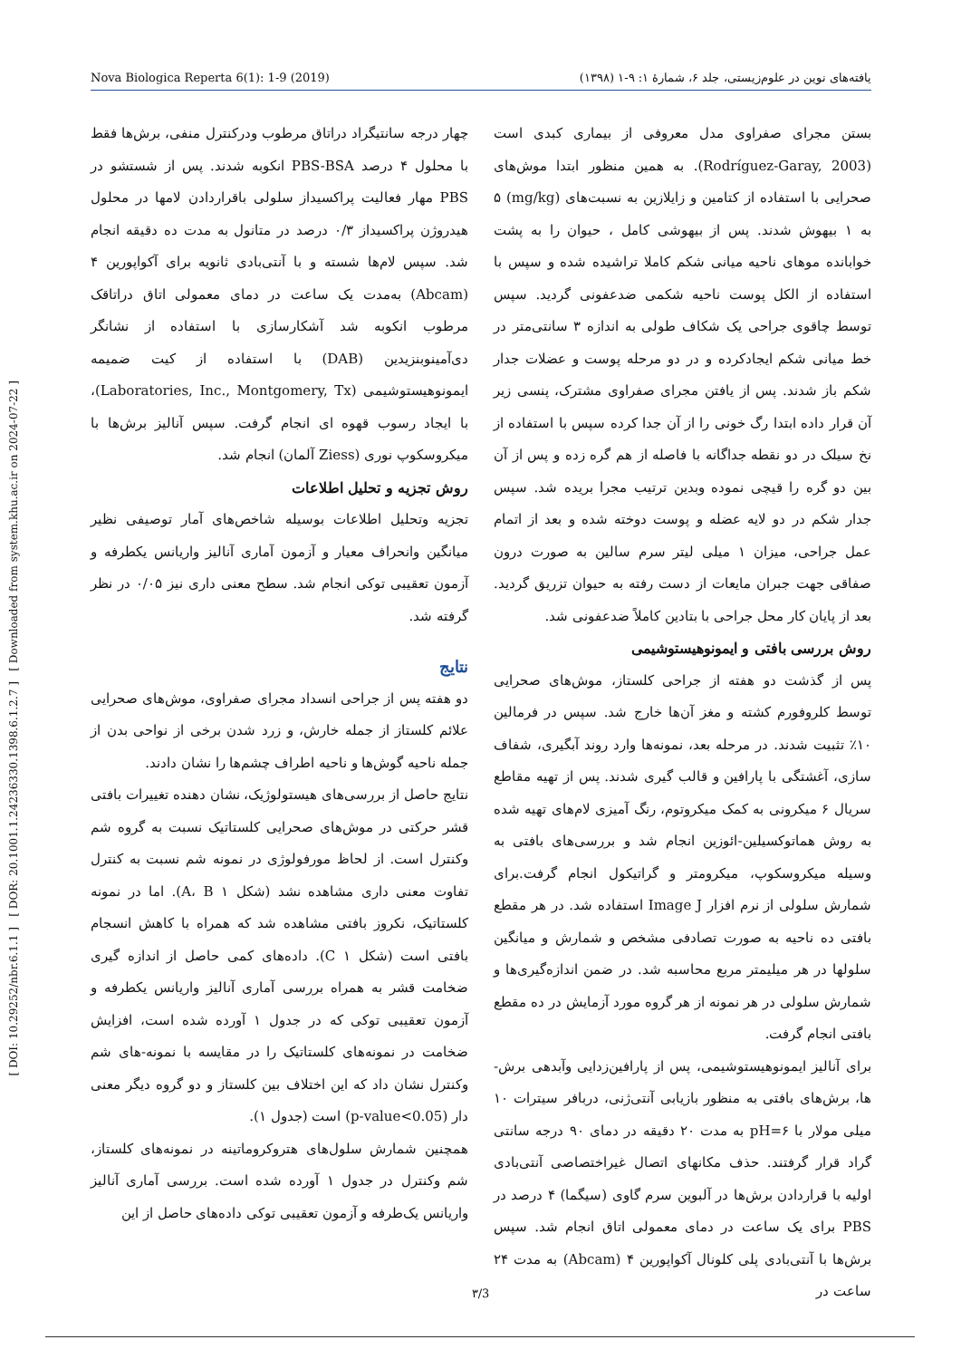[ DOI: 10.29252/nbr.6.1.1 ] [ DOR: 20.1001.1.24236330.1398.6.1.2.7 ] [ Downloaded from system.khu.ac.ir on 2024-07-22 ]
Nova Biologica Reperta 6(1): 1-9 (2019) یافته‌های نوین در علوم‌زیستی، جلد ۶، شمارهٔ ۱: ۹-۱ (۱۳۹۸)
بستن مجرای صفراوی مدل معروفی از بیماری کبدی است (Rodríguez-Garay, 2003). به همین منظور ابتدا موش‌های صحرایی با استفاده از کتامین و زایلازین به نسبت‌های (mg/kg) ۵ به ۱ بیهوش شدند. پس از بیهوشی کامل ، حیوان را به پشت خوابانده موهای ناحیه میانی شکم کاملا تراشیده شده و سپس با استفاده از الکل پوست ناحیه شکمی ضدعفونی گردید. سپس توسط چاقوی جراحی یک شکاف طولی به اندازه ۳ سانتی‌متر در خط میانی شکم ایجادکرده و در دو مرحله پوست و عضلات جدار شکم باز شدند. پس از یافتن مجرای صفراوی مشترک، پنسی زیر آن قرار داده ابتدا رگ خونی را از آن جدا کرده سپس با استفاده از نخ سیلک در دو نقطه جداگانه با فاصله از هم گره زده و پس از آن بین دو گره را قیچی نموده وبدین ترتیب مجرا بریده شد. سپس جدار شکم در دو لایه عضله و پوست دوخته شده و بعد از اتمام عمل جراحی، میزان ۱ میلی لیتر سرم سالین به صورت درون صفاقی جهت جبران مایعات از دست رفته به حیوان تزریق گردید. بعد از پایان کار محل جراحی با بتادین کاملاً ضدعفونی شد.
روش بررسی بافتی و ایمونوهیستوشیمی
پس از گذشت دو هفته از جراحی کلستاز، موش‌های صحرایی توسط کلروفورم کشته و مغز آن‌ها خارج شد. سپس در فرمالین ۱۰٪ تثبیت شدند. در مرحله بعد، نمونه‌ها وارد روند آبگیری، شفاف سازی، آغشتگی با پارافین و قالب گیری شدند. پس از تهیه مقاطع سریال ۶ میکرونی به کمک میکروتوم، رنگ آمیزی لام‌های تهیه شده به روش هماتوکسیلین-ائوزین انجام شد و بررسی‌های بافتی به وسیله میکروسکوپ، میکرومتر و گراتیکول انجام گرفت.برای شمارش سلولی از نرم افزار Image J استفاده شد. در هر مقطع بافتی ده ناحیه به صورت تصادفی مشخص و شمارش و میانگین سلولها در هر میلیمتر مربع محاسبه شد. در ضمن اندازه‌گیری‌ها و شمارش سلولی در هر نمونه از هر گروه مورد آزمایش در ده مقطع بافتی انجام گرفت.
برای آنالیز ایمونوهیستوشیمی، پس از پارافین‌زدایی وآبدهی برش-ها، برش‌های بافتی به منظور بازیابی آنتی‌ژنی، دربافر سیترات ۱۰ میلی مولار با pH=۶ به مدت ۲۰ دقیقه در دمای ۹۰ درجه سانتی گراد قرار گرفتند. حذف مکانهای اتصال غیراختصاصی آنتی‌بادی اولیه با قراردادن برش‌ها در آلبوین سرم گاوی (سیگما) ۴ درصد در PBS برای یک ساعت در دمای معمولی اتاق انجام شد. سپس برش‌ها با آنتی‌بادی پلی کلونال آکواپورین ۴ (Abcam) به مدت ۲۴ ساعت در
چهار درجه سانتیگراد دراتاق مرطوب ودرکنترل منفی، برش‌ها فقط با محلول ۴ درصد PBS-BSA انکوبه شدند. پس از شستشو در PBS مهار فعالیت پراکسیداز سلولی باقراردادن لامها در محلول هیدروژن پراکسیداز ۰/۳ درصد در متانول به مدت ده دقیقه انجام شد. سپس لام‌ها شسته و با آنتی‌بادی ثانویه برای آکواپورین ۴ (Abcam) به‌مدت یک ساعت در دمای معمولی اتاق دراتاقک مرطوب انکوبه شد آشکارسازی با استفاده از نشانگر دی‌آمینوبنزیدین (DAB) با استفاده از کیت ضمیمه ایمونوهیستوشیمی (Laboratories, Inc., Montgomery, Tx)، با ایجاد رسوب قهوه ای انجام گرفت. سپس آنالیز برش‌ها با میکروسکوپ نوری (Ziess آلمان) انجام شد.
روش تجزیه و تحلیل اطلاعات
تجزیه وتحلیل اطلاعات بوسیله شاخص‌های آمار توصیفی نظیر میانگین وانحراف معیار و آزمون آماری آنالیز واریانس یکطرفه و آزمون تعقیبی توکی انجام شد. سطح معنی داری نیز ۰/۰۵ در نظر گرفته شد.
نتایج
دو هفته پس از جراحی انسداد مجرای صفراوی، موش‌های صحرایی علائم کلستاز از جمله خارش، و زرد شدن برخی از نواحی بدن از جمله ناحیه گوش‌ها و ناحیه اطراف چشم‌ها را نشان دادند.
نتایج حاصل از بررسی‌های هیستولوژیک، نشان دهنده تغییرات بافتی قشر حرکتی در موش‌های صحرایی کلستاتیک نسبت به گروه شم وکنترل است. از لحاظ مورفولوژی در نمونه شم نسبت به کنترل تفاوت معنی داری مشاهده نشد (شکل ۱ A، B). اما در نمونه کلستاتیک، نکروز بافتی مشاهده شد که همراه با کاهش انسجام بافتی است (شکل ۱ C). داده‌های کمی حاصل از اندازه گیری ضخامت قشر به همراه بررسی آماری آنالیز واریانس یکطرفه و آزمون تعقیبی توکی که در جدول ۱ آورده شده است، افزایش ضخامت در نمونه‌های کلستاتیک را در مقایسه با نمونه-های شم وکنترل نشان داد که این اختلاف بین کلستاز و دو گروه دیگر معنی دار (p-value<0.05) است (جدول ۱).
همچنین شمارش سلول‌های هتروکروماتینه در نمونه‌های کلستاز، شم وکنترل در جدول ۱ آورده شده است. بررسی آماری آنالیز واریانس یک‌طرفه و آزمون تعقیبی توکی داده‌های حاصل از این
۳/3